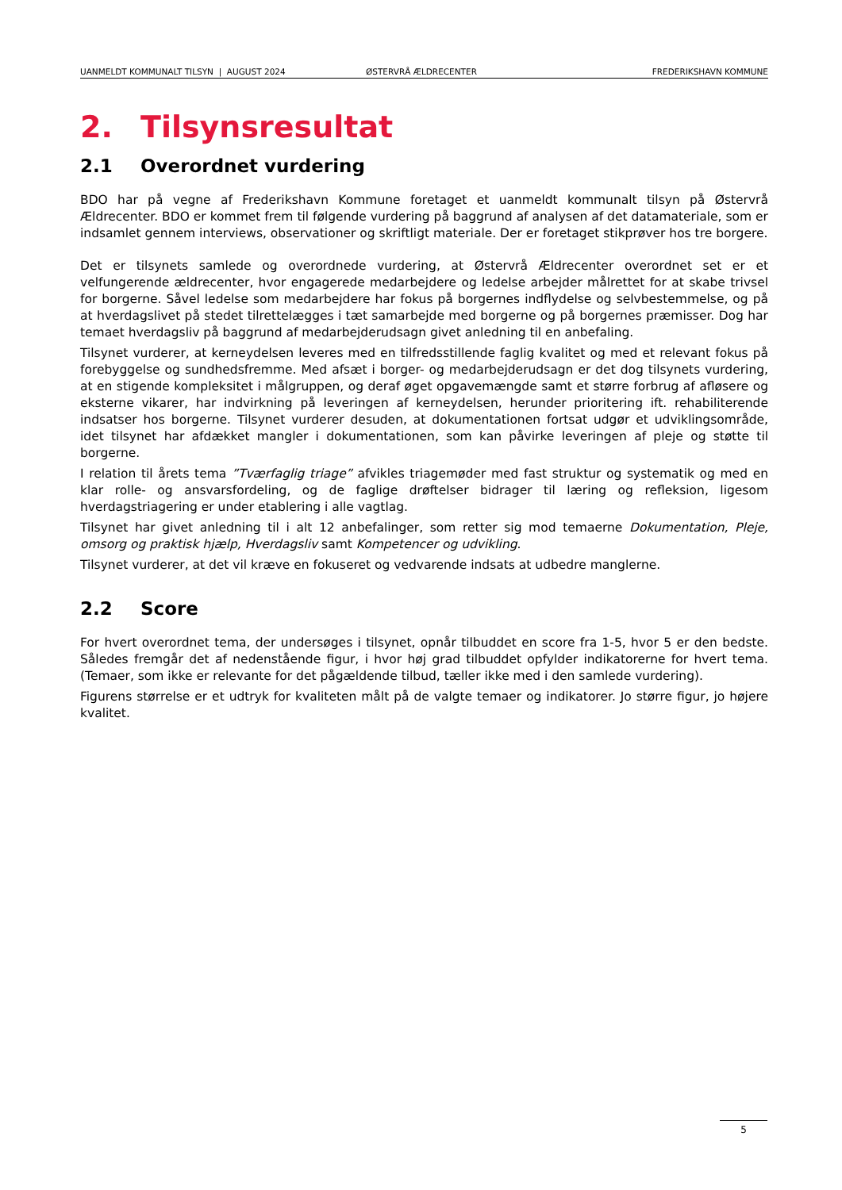UANMELDT KOMMUNALT TILSYN | AUGUST 2024 ØSTERVRÅ ÆLDRECENTER FREDERIKSHAVN KOMMUNE
2. Tilsynsresultat
2.1 Overordnet vurdering
BDO har på vegne af Frederikshavn Kommune foretaget et uanmeldt kommunalt tilsyn på Østervrå Ældrecenter. BDO er kommet frem til følgende vurdering på baggrund af analysen af det datamateriale, som er indsamlet gennem interviews, observationer og skriftligt materiale. Der er foretaget stikprøver hos tre borgere.
Det er tilsynets samlede og overordnede vurdering, at Østervrå Ældrecenter overordnet set er et velfungerende ældrecenter, hvor engagerede medarbejdere og ledelse arbejder målrettet for at skabe trivsel for borgerne. Såvel ledelse som medarbejdere har fokus på borgernes indflydelse og selvbestemmelse, og på at hverdagslivet på stedet tilrettelægges i tæt samarbejde med borgerne og på borgernes præmisser. Dog har temaet hverdagsliv på baggrund af medarbejderudsagn givet anledning til en anbefaling.
Tilsynet vurderer, at kerneydelsen leveres med en tilfredsstillende faglig kvalitet og med et relevant fokus på forebyggelse og sundhedsfremme. Med afsæt i borger- og medarbejderudsagn er det dog tilsynets vurdering, at en stigende kompleksitet i målgruppen, og deraf øget opgavemængde samt et større forbrug af afløsere og eksterne vikarer, har indvirkning på leveringen af kerneydelsen, herunder prioritering ift. rehabiliterende indsatser hos borgerne. Tilsynet vurderer desuden, at dokumentationen fortsat udgør et udviklingsområde, idet tilsynet har afdækket mangler i dokumentationen, som kan påvirke leveringen af pleje og støtte til borgerne.
I relation til årets tema ”Tværfaglig triage” afvikles triagemøder med fast struktur og systematik og med en klar rolle- og ansvarsfordeling, og de faglige drøftelser bidrager til læring og refleksion, ligesom hverdagstriagering er under etablering i alle vagtlag.
Tilsynet har givet anledning til i alt 12 anbefalinger, som retter sig mod temaerne Dokumentation, Pleje, omsorg og praktisk hjælp, Hverdagsliv samt Kompetencer og udvikling.
Tilsynet vurderer, at det vil kræve en fokuseret og vedvarende indsats at udbedre manglerne.
2.2 Score
For hvert overordnet tema, der undersøges i tilsynet, opnår tilbuddet en score fra 1-5, hvor 5 er den bedste. Således fremgår det af nedenstående figur, i hvor høj grad tilbuddet opfylder indikatorerne for hvert tema. (Temaer, som ikke er relevante for det pågældende tilbud, tæller ikke med i den samlede vurdering).
Figurens størrelse er et udtryk for kvaliteten målt på de valgte temaer og indikatorer. Jo større figur, jo højere kvalitet.
5